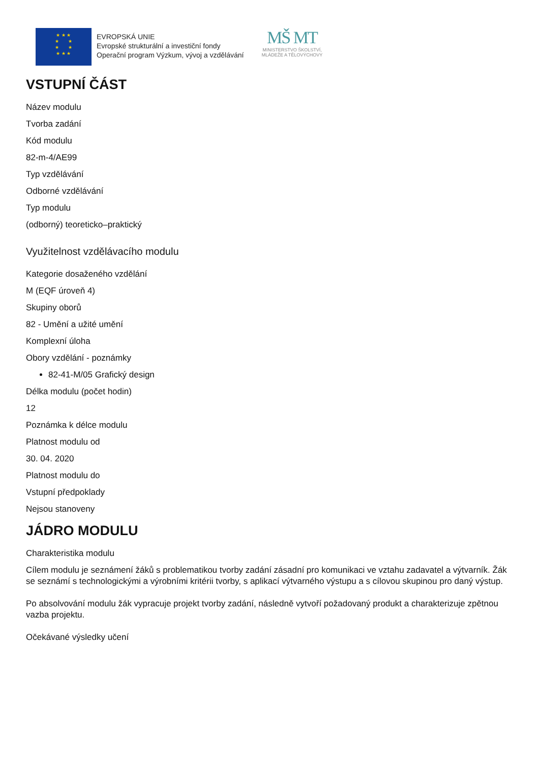★ ★ ★
★ ★
★ ★
★ ★ ★
EVROPSKÁ UNIE
Evropské strukturální a investiční fondy
Operační program Výzkum, vývoj a vzdělávání
MŠ MT
MINISTERSTVO ŠKOLSTVÍ,
MLÁDEŽE A TĚLOVÝCHOVY
VSTUPNÍ ČÁST
Název modulu
Tvorba zadání
Kód modulu
82-m-4/AE99
Typ vzdělávání
Odborné vzdělávání
Typ modulu
(odborný) teoreticko–praktický
Využitelnost vzdělávacího modulu
Kategorie dosaženého vzdělání
M (EQF úroveň 4)
Skupiny oborů
82 - Umění a užité umění
Komplexní úloha
Obory vzdělání - poznámky
82-41-M/05 Grafický design
Délka modulu (počet hodin)
12
Poznámka k délce modulu
Platnost modulu od
30. 04. 2020
Platnost modulu do
Vstupní předpoklady
Nejsou stanoveny
JÁDRO MODULU
Charakteristika modulu
Cílem modulu je seznámení žáků s problematikou tvorby zadání zásadní pro komunikaci ve vztahu zadavatel a výtvarník. Žák se seznámí s technologickými a výrobními kritérii tvorby, s aplikací výtvarného výstupu a s cílovou skupinou pro daný výstup.
Po absolvování modulu žák vypracuje projekt tvorby zadání, následně vytvoří požadovaný produkt a charakterizuje zpětnou vazba projektu.
Očekávané výsledky učení